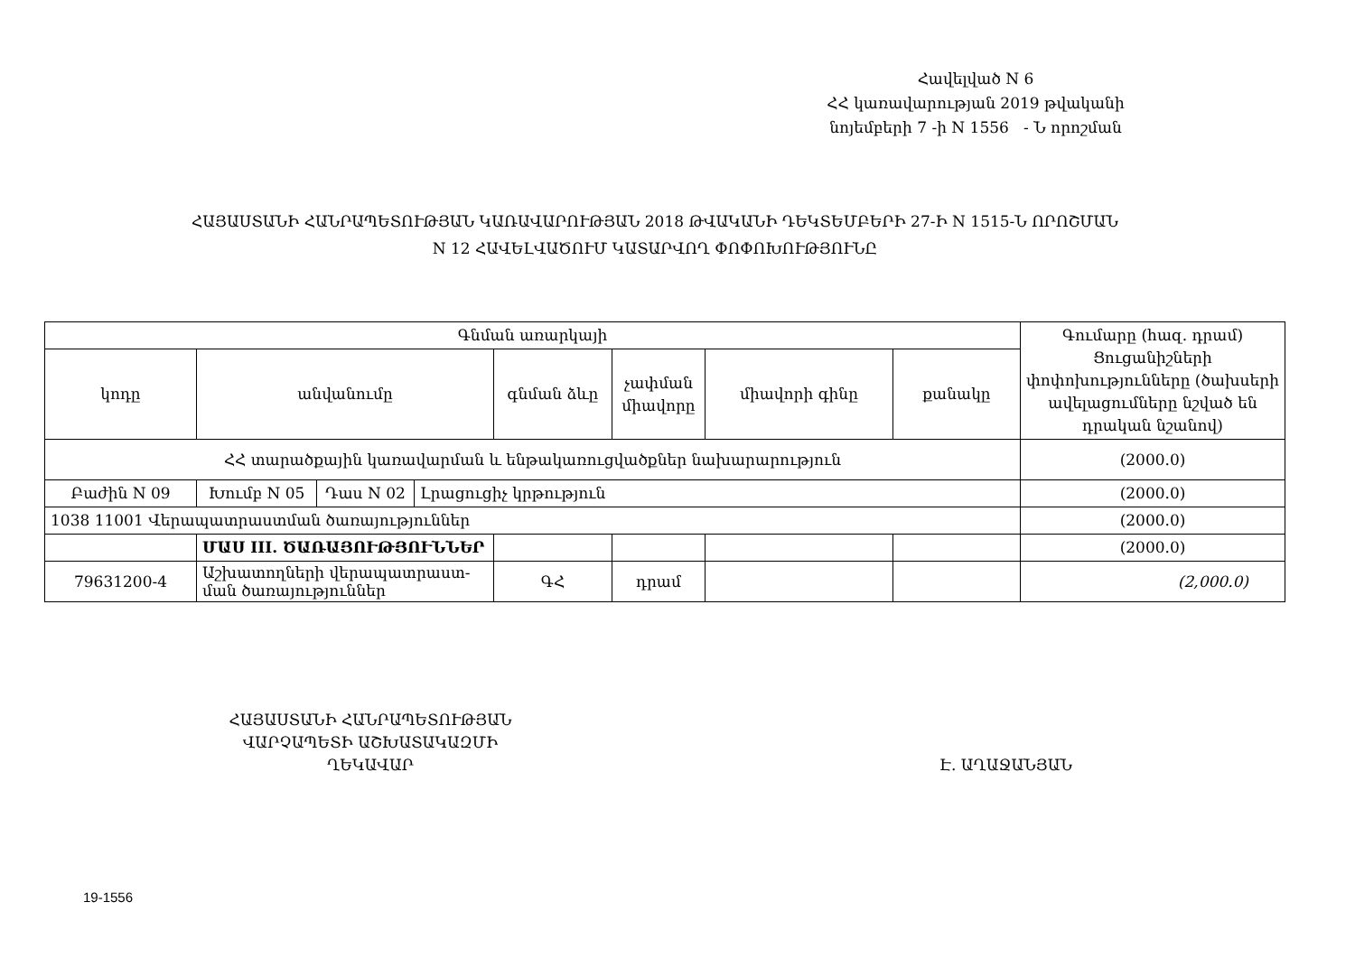Հավելված N 6
ՀՀ կառավարության 2019 թվականի
նոյեմբերի 7 -ի N 1556 - Ն որոշման
ՀԱՅԱՍՏԱՆԻ ՀԱՆՐԱՊԵՏՈՒԹՅԱՆ ԿԱՌԱՎԱՐՈՒԹՅԱՆ 2018 ԹՎԱԿԱՆԻ ԴԵԿՏԵՄԲԵՐԻ 27-Ի N 1515-Ն ՈՐՈՇՄԱՆ
N 12 ՀԱՎԵԼՎԱԾՈՒՄ ԿԱՏԱՐՎՈՂ ՓՈՓՈԽՈՒԹՅՈՒՆԸ
| Գնման առարկայի | | | | | | | | Գումարը (հազ. դրամ) Ցուցանիշների փոփոխությունները (ծախսերի ավելացումները նշված են դրական նշանով) |
| --- | --- | --- | --- | --- | --- | --- | --- | --- |
| կոդը | անվանումը | | | գնման ձևը | չափման միավորը | միավորի գինը | քանակը | |
| ՀՀ տարածքային կառավարման և ենթակառուցվածքներ նախարարություն | | | | | | | | (2000.0) |
| Բաժին N 09 | Խումբ N 05 | Դաս N 02 | Լրացուցիչ կրթություն | | | | | (2000.0) |
| 1038 11001 Վերապատրաստման ծառայություններ | | | | | | | | (2000.0) |
| | ՄԱՍ III. ԾԱՌԱՅՈՒԹՅՈՒՆՆԵՐ | | | | | | | (2000.0) |
| 79631200-4 | Աշխատողների վերապատրաստ- ման ծառայություններ | | | ԳՀ | դրամ | | | (2,000.0) |
ՀԱՅԱՍՏԱՆԻ ՀԱՆՐԱՊԵՏՈՒԹՅԱՆ
ՎԱՐՉԱՊԵՏԻ ԱՇԽԱՏԱԿԱԶՄԻ
ՂԵԿԱՎԱՐ
Է. ԱՂԱՋԱՆՅԱՆ
19-1556